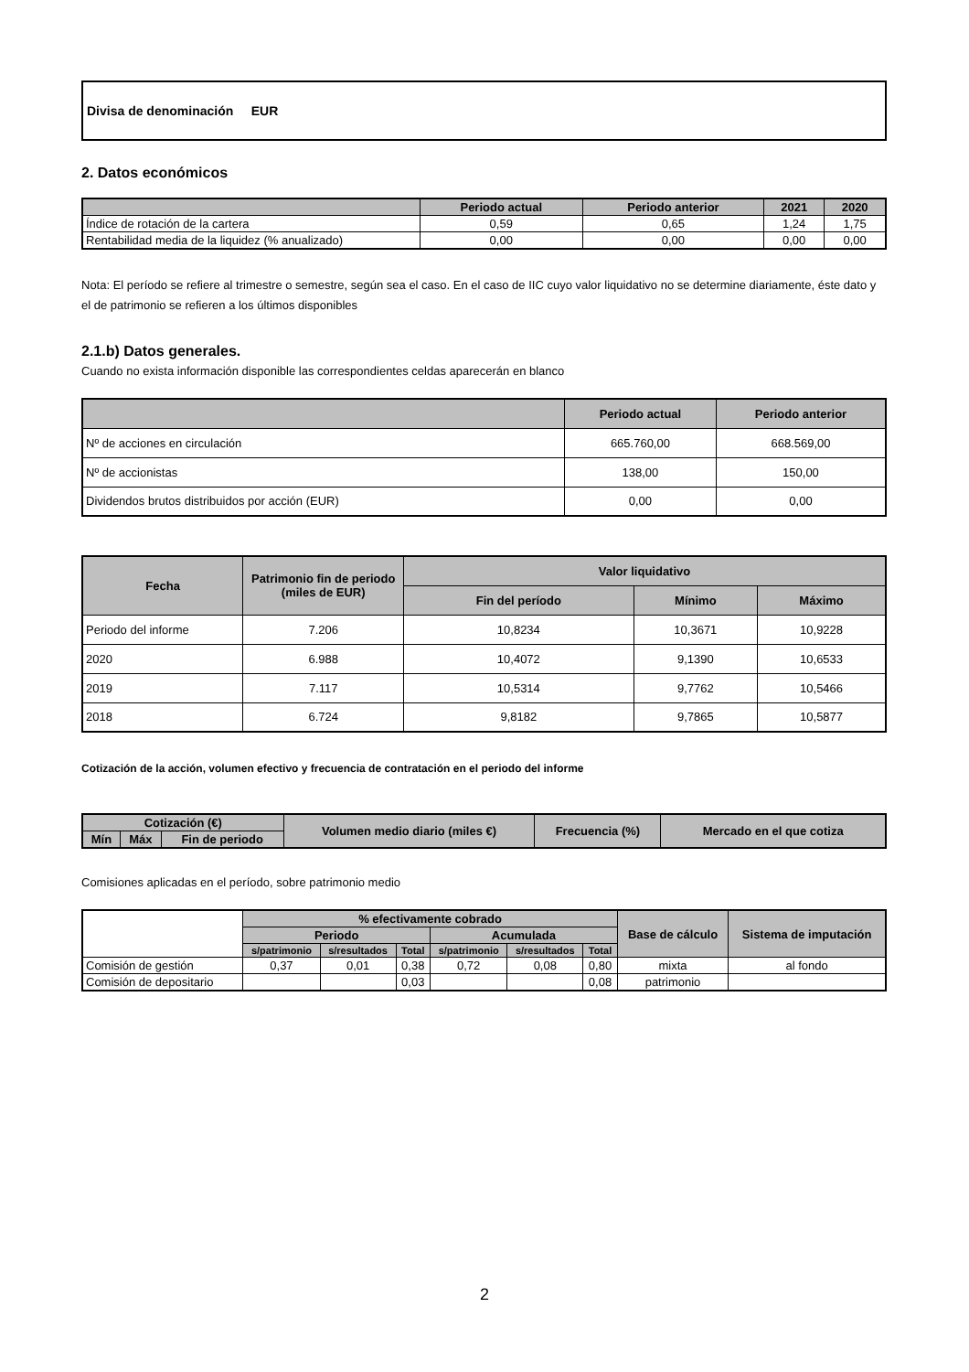Divisa de denominación EUR
2. Datos económicos
| | Periodo actual | Periodo anterior | 2021 | 2020 |
| --- | --- | --- | --- | --- |
| Índice de rotación de la cartera | 0,59 | 0,65 | 1,24 | 1,75 |
| Rentabilidad media de la liquidez (% anualizado) | 0,00 | 0,00 | 0,00 | 0,00 |
Nota: El período se refiere al trimestre o semestre, según sea el caso. En el caso de IIC cuyo valor liquidativo no se determine diariamente, éste dato y el de patrimonio se refieren a los últimos disponibles
2.1.b) Datos generales.
Cuando no exista información disponible las correspondientes celdas aparecerán en blanco
| | Periodo actual | Periodo anterior |
| --- | --- | --- |
| Nº de acciones en circulación | 665.760,00 | 668.569,00 |
| Nº de accionistas | 138,00 | 150,00 |
| Dividendos brutos distribuidos por acción (EUR) | 0,00 | 0,00 |
| Fecha | Patrimonio fin de periodo (miles de EUR) | Valor liquidativo | | |
| --- | --- | --- | --- | --- |
| | | Fin del período | Mínimo | Máximo |
| Periodo del informe | 7.206 | 10,8234 | 10,3671 | 10,9228 |
| 2020 | 6.988 | 10,4072 | 9,1390 | 10,6533 |
| 2019 | 7.117 | 10,5314 | 9,7762 | 10,5466 |
| 2018 | 6.724 | 9,8182 | 9,7865 | 10,5877 |
Cotización de la acción, volumen efectivo y frecuencia de contratación en el periodo del informe
| Cotización (€) | | | Volumen medio diario (miles €) | Frecuencia (%) | Mercado en el que cotiza |
| --- | --- | --- | --- | --- | --- |
| Mín | Máx | Fin de periodo | | | |
Comisiones aplicadas en el período, sobre patrimonio medio
| | % efectivamente cobrado | | | | | | Base de cálculo | Sistema de imputación |
| --- | --- | --- | --- | --- | --- | --- | --- | --- |
| | Periodo | | | Acumulada | | | | |
| | s/patrimonio | s/resultados | Total | s/patrimonio | s/resultados | Total | | |
| Comisión de gestión | 0,37 | 0,01 | 0,38 | 0,72 | 0,08 | 0,80 | mixta | al fondo |
| Comisión de depositario | | | 0,03 | | | 0,08 | patrimonio | |
2